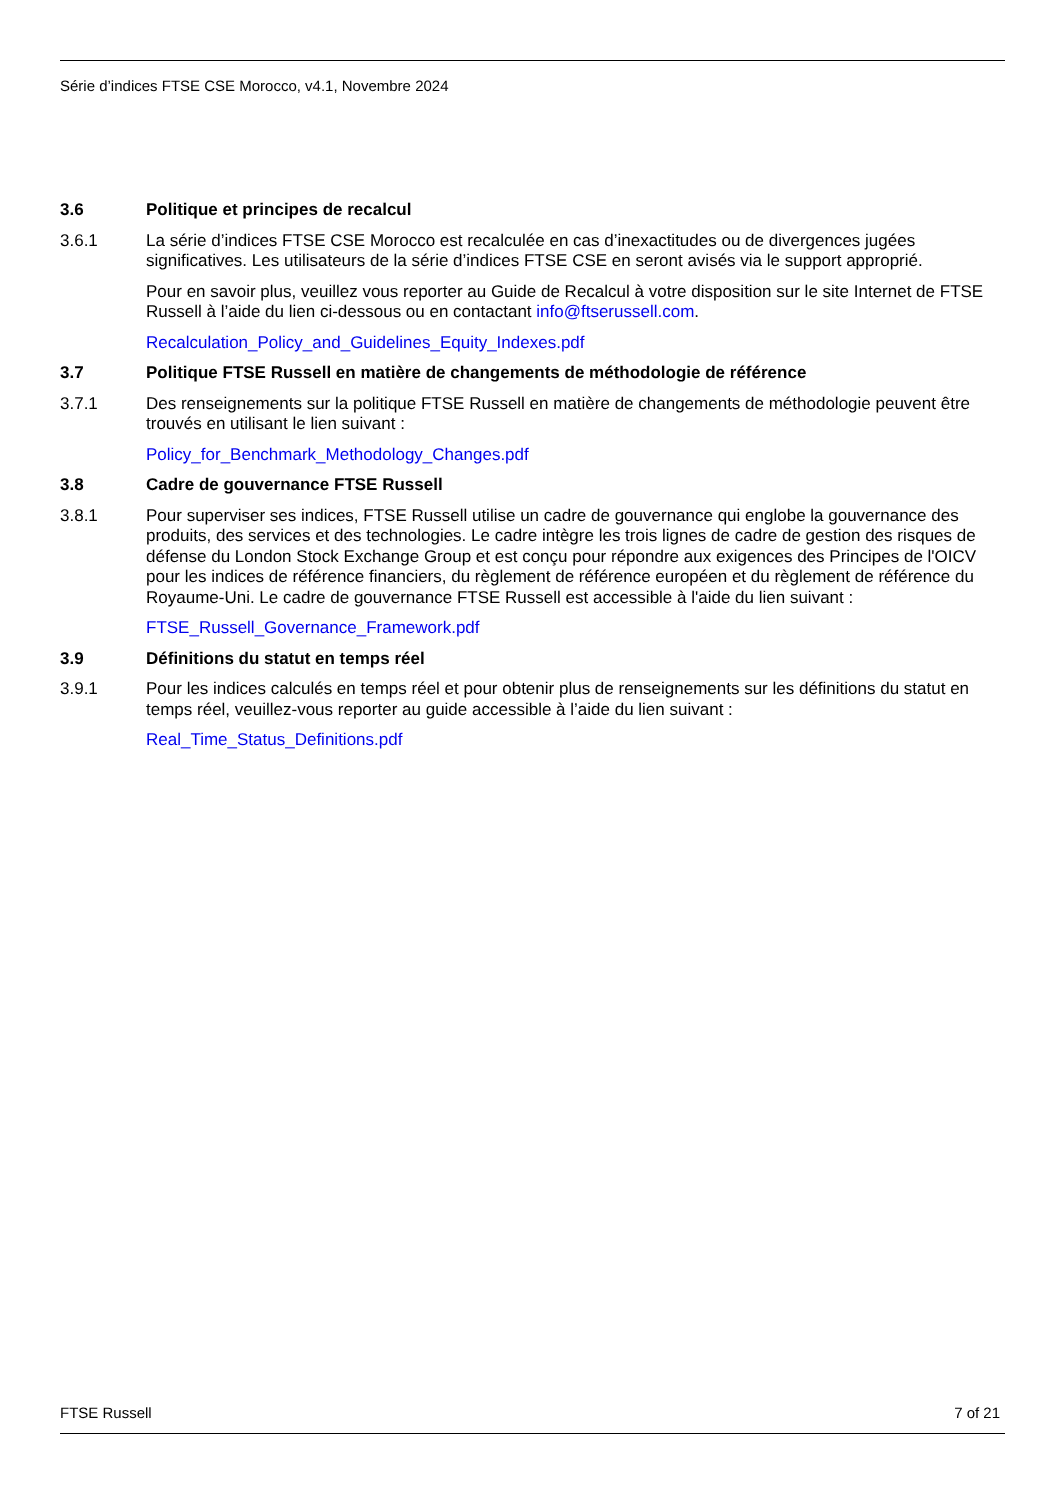Série d’indices FTSE CSE Morocco, v4.1, Novembre 2024
3.6 Politique et principes de recalcul
3.6.1 La série d’indices FTSE CSE Morocco est recalculée en cas d’inexactitudes ou de divergences jugées significatives. Les utilisateurs de la série d’indices FTSE CSE en seront avisés via le support approprié.
Pour en savoir plus, veuillez vous reporter au Guide de Recalcul à votre disposition sur le site Internet de FTSE Russell à l’aide du lien ci-dessous ou en contactant info@ftserussell.com.
Recalculation_Policy_and_Guidelines_Equity_Indexes.pdf
3.7 Politique FTSE Russell en matière de changements de méthodologie de référence
3.7.1 Des renseignements sur la politique FTSE Russell en matière de changements de méthodologie peuvent être trouvés en utilisant le lien suivant :
Policy_for_Benchmark_Methodology_Changes.pdf
3.8 Cadre de gouvernance FTSE Russell
3.8.1 Pour superviser ses indices, FTSE Russell utilise un cadre de gouvernance qui englobe la gouvernance des produits, des services et des technologies. Le cadre intègre les trois lignes de cadre de gestion des risques de défense du London Stock Exchange Group et est conçu pour répondre aux exigences des Principes de l'OICV pour les indices de référence financiers, du règlement de référence européen et du règlement de référence du Royaume-Uni. Le cadre de gouvernance FTSE Russell est accessible à l'aide du lien suivant :
FTSE_Russell_Governance_Framework.pdf
3.9 Définitions du statut en temps réel
3.9.1 Pour les indices calculés en temps réel et pour obtenir plus de renseignements sur les définitions du statut en temps réel, veuillez-vous reporter au guide accessible à l’aide du lien suivant :
Real_Time_Status_Definitions.pdf
FTSE Russell 7 of 21